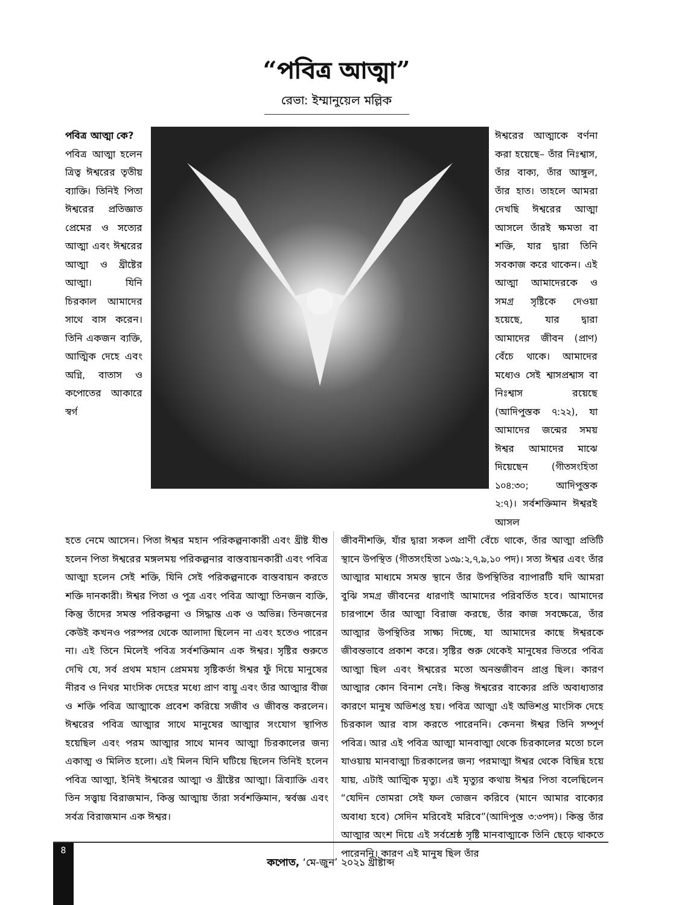“পবিত্র আত্মা”
রেভা: ইম্মানুয়েল মল্লিক
পবিত্র আত্মা কে?
পবিত্র আত্মা হলেন ত্রিত্ব ঈশ্বরের তৃতীয় ব্যাক্তি। তিনিই পিতা ঈশ্বরের প্রতিজ্ঞাত প্রেমের ও সত্যের আত্মা এবং ঈশ্বরের আত্মা ও খ্রীষ্টের আত্মা। যিনি চিরকাল আমাদের সাথে বাস করেন। তিনি একজন ব্যক্তি, আত্মিক দেহে এবং অগ্নি, বাতাস ও কপোতের আকারে স্বর্গ
ঈশ্বরের আত্মাকে বর্ণনা করা হয়েছে– তাঁর নিঃশ্বাস, তাঁর বাক্য, তাঁর আঙ্গুল, তাঁর হাত। তাহলে আমরা দেখছি ঈশ্বরের আত্মা আসলে তাঁরই ক্ষমতা বা শক্তি, যার দ্বারা তিনি সবকাজ করে থাকেন। এই আত্মা আমাদেরকে ও সমগ্র সৃষ্টিকে দেওয়া হয়েছে, যার দ্বারা আমাদের জীবন (প্রাণ) বেঁচে থাকে। আমাদের মধ্যেও সেই শ্বাসপ্রশ্বাস বা নিঃশ্বাস রয়েছে (আদিপুস্তক ৭:২২), যা আমাদের জন্মের সময় ঈশ্বর আমাদের মাঝে দিয়েছেন (গীতসংহিতা ১০৪:৩০; আদিপুস্তক ২:৭)। সর্বশক্তিমান ঈশ্বরই আসল
হতে নেমে আসেন। পিতা ঈশ্বর মহান পরিকল্পনাকারী এবং খ্রীষ্ট যীশু হলেন পিতা ঈশ্বরের মঙ্গলময় পরিকল্পনার বাস্তবায়নকারী এবং পবিত্র আত্মা হলেন সেই শক্তি, যিনি সেই পরিকল্পনাকে বাস্তবায়ন করতে শক্তি দানকারী। ঈশ্বর পিতা ও পুত্র এবং পবিত্র আত্মা তিনজন ব্যক্তি, কিন্তু তাঁদের সমস্ত পরিকল্পনা ও সিদ্ধান্ত এক ও অভিন্ন। তিনজনের কেউই কখনও পরস্পর থেকে আলাদা ছিলেন না এবং হতেও পারেন না। এই তিনে মিলেই পবিত্র সর্বশক্তিমান এক ঈশ্বর। সৃষ্টির শুরুতে দেখি যে, সর্ব প্রথম মহান প্রেমময় সৃষ্টিকর্তা ঈশ্বর ফুঁ দিয়ে মানুষের নীরব ও নিথর মাংসিক দেহের মধ্যে প্রাণ বায়ু এবং তাঁর আত্মার বীজ ও শক্তি পবিত্র আত্মাকে প্রবেশ করিয়ে সজীব ও জীবন্ত করলেন। ঈশ্বরের পবিত্র আত্মার সাথে মানুষের আত্মার সংযোগ স্থাপিত হয়েছিল এবং পরম আত্মার সাথে মানব আত্মা চিরকালের জন্য একাত্ম ও মিলিত হলো। এই মিলন যিনি ঘটিয়ে ছিলেন তিনিই হলেন পবিত্র আত্মা, ইনিই ঈশ্বরের আত্মা ও খ্রীষ্টের আত্মা। ত্রিব্যাক্তি এবং তিন সত্ত্বায় বিরাজমান, কিন্তু আত্মায় তাঁরা সর্বশক্তিমান, স্বর্বজ্ঞ এবং সর্বত্র বিরাজমান এক ঈশ্বর।
জীবনীশক্তি, যাঁর দ্বারা সকল প্রাণী বেঁচে থাকে, তাঁর আত্মা প্রতিটি স্থানে উপস্থিত (গীতসংহিতা ১৩৯:২,৭,৯,১০ পদ)। সত্য ঈশ্বর এবং তাঁর আত্মার মাধ্যমে সমস্ত স্থানে তাঁর উপস্থিতির ব্যাপারটি যদি আমরা বুঝি সমগ্র জীবনের ধারণাই আমাদের পরিবর্তিত হবে। আমাদের চারপাশে তাঁর আত্মা বিরাজ করছে, তাঁর কাজ সবক্ষেত্রে, তাঁর আত্মার উপস্থিতির সাক্ষ্য দিচ্ছে, যা আমাদের কাছে ঈশ্বরকে জীবন্তভাবে প্রকাশ করে। সৃষ্টির শুরু থেকেই মানুষের ভিতরে পবিত্র আত্মা ছিল এবং ঈশ্বরের মতো অনন্তজীবন প্রাপ্ত ছিল। কারণ আত্মার কোন বিনাশ নেই। কিন্তু ঈশ্বরের বাক্যের প্রতি অবাধ্যতার কারণে মানুষ অভিশপ্ত হয়। পবিত্র আত্মা এই অভিশপ্ত মাংসিক দেহে চিরকাল আর বাস করতে পারেননি। কেননা ঈশ্বর তিনি সম্পূর্ণ পবিত্র। আর এই পবিত্র আত্মা মানবাত্মা থেকে চিরকালের মতো চলে যাওয়ায় মানবাত্মা চিরকালের জন্য পরমাত্মা ঈশ্বর থেকে বিছিন্ন হয়ে যায়, এটাই আত্মিক মৃত্যু। এই মৃত্যুর কথায় ঈশ্বর পিতা বলেছিলেন “যেদিন তোমরা সেই ফল ভোজন করিবে (মানে আমার বাক্যের অবাধ্য হবে) সেদিন মরিবেই মরিবে”(আদিপুস্ত ৩:৩পদ)। কিন্তু তাঁর আত্মার অংশ দিয়ে এই সর্বশ্রেষ্ঠ সৃষ্টি মানবাত্মাকে তিনি ছেড়ে থাকতে পারেননি। কারণ এই মানুষ ছিল তাঁর
8
কপোত, ‘মে-জুন’ ২০২১ খ্রীষ্টাব্দ